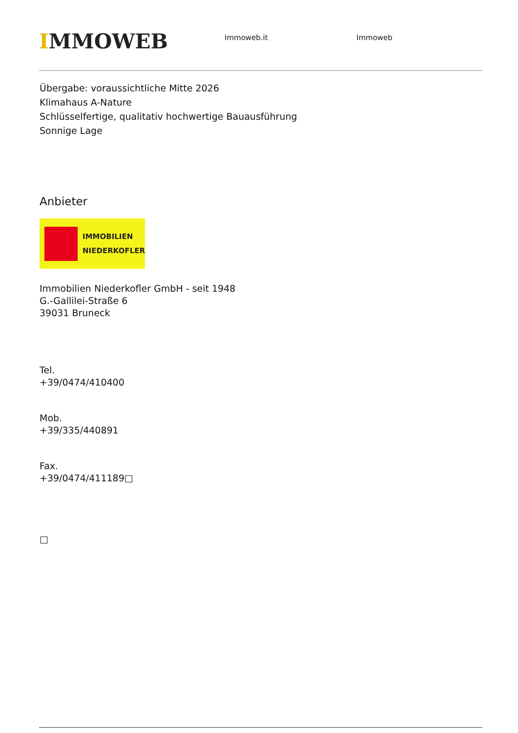IMMOWEB
Immoweb.it Immoweb
Übergabe: voraussichtliche Mitte 2026
Klimahaus A-Nature
Schlüsselfertige, qualitativ hochwertige Bauausführung
Sonnige Lage
Anbieter
IMMOBILIEN
NIEDERKOFLER
Immobilien Niederkofler GmbH - seit 1948
G.-Gallilei-Straße 6
39031 Bruneck
Tel.
+39/0474/410400
Mob.
+39/335/440891
Fax.
+39/0474/411189□
□